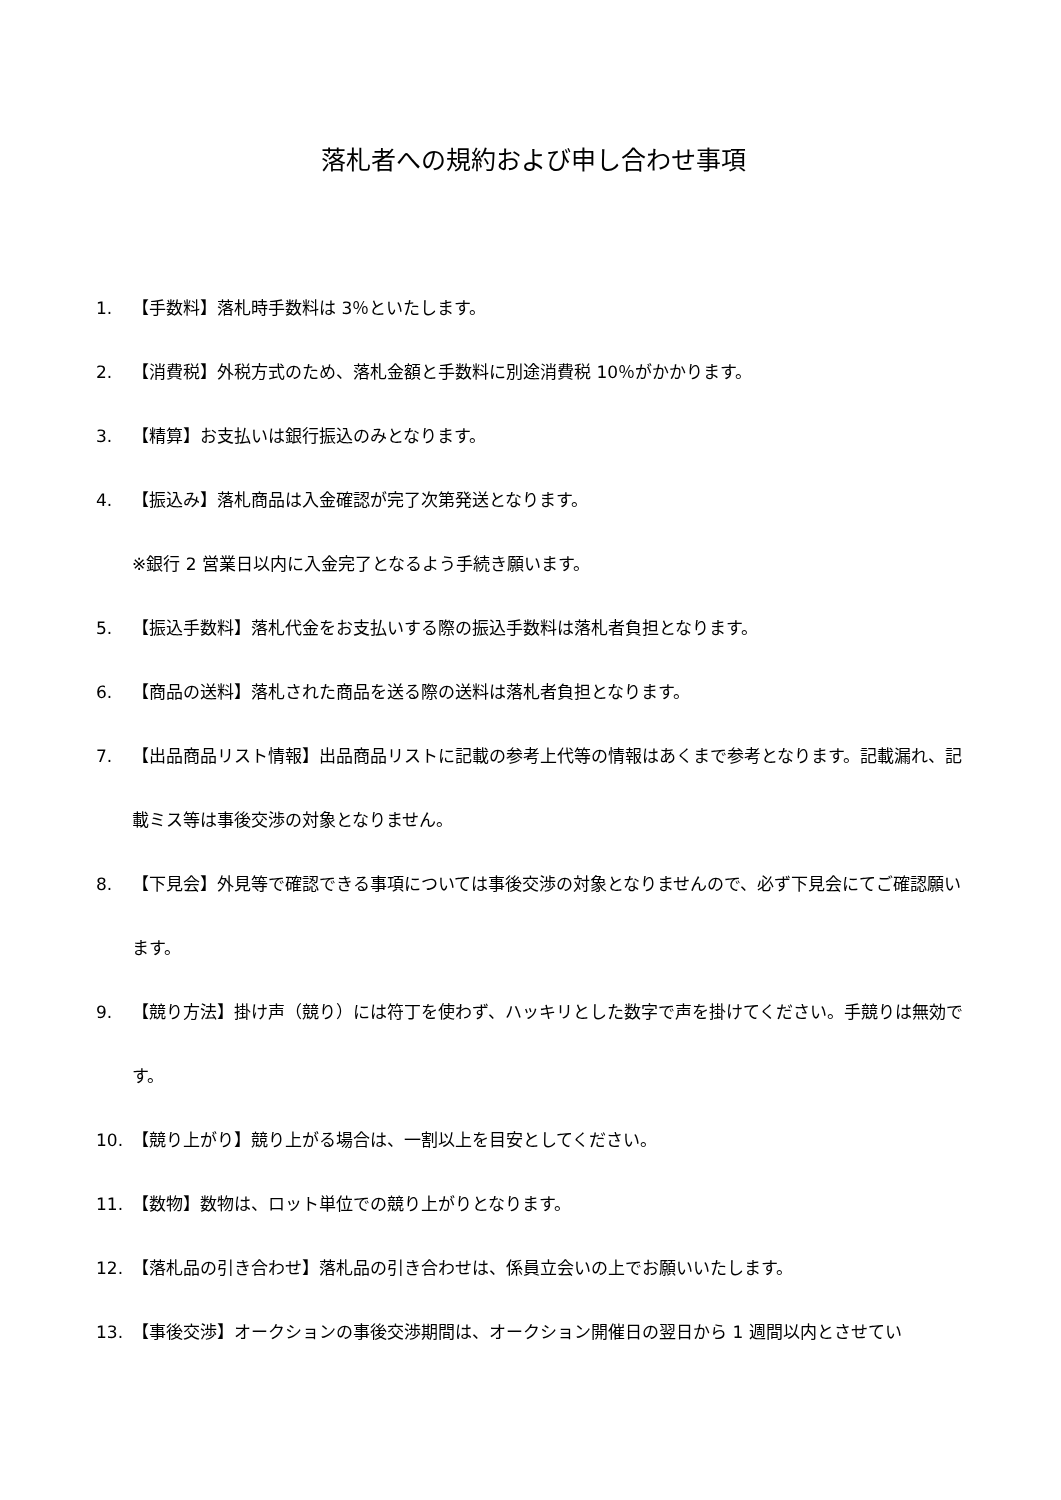落札者への規約および申し合わせ事項
1. 【手数料】落札時手数料は 3％といたします。
2. 【消費税】外税方式のため、落札金額と手数料に別途消費税 10％がかかります。
3. 【精算】お支払いは銀行振込のみとなります。
4. 【振込み】落札商品は入金確認が完了次第発送となります。
※銀行 2 営業日以内に入金完了となるよう手続き願います。
5. 【振込手数料】落札代金をお支払いする際の振込手数料は落札者負担となります。
6. 【商品の送料】落札された商品を送る際の送料は落札者負担となります。
7. 【出品商品リスト情報】出品商品リストに記載の参考上代等の情報はあくまで参考となります。記載漏れ、記載ミス等は事後交渉の対象となりません。
8. 【下見会】外見等で確認できる事項については事後交渉の対象となりませんので、必ず下見会にてご確認願います。
9. 【競り方法】掛け声（競り）には符丁を使わず、ハッキリとした数字で声を掛けてください。手競りは無効です。
10. 【競り上がり】競り上がる場合は、一割以上を目安としてください。
11. 【数物】数物は、ロット単位での競り上がりとなります。
12. 【落札品の引き合わせ】落札品の引き合わせは、係員立会いの上でお願いいたします。
13. 【事後交渉】オークションの事後交渉期間は、オークション開催日の翌日から 1 週間以内とさせてい